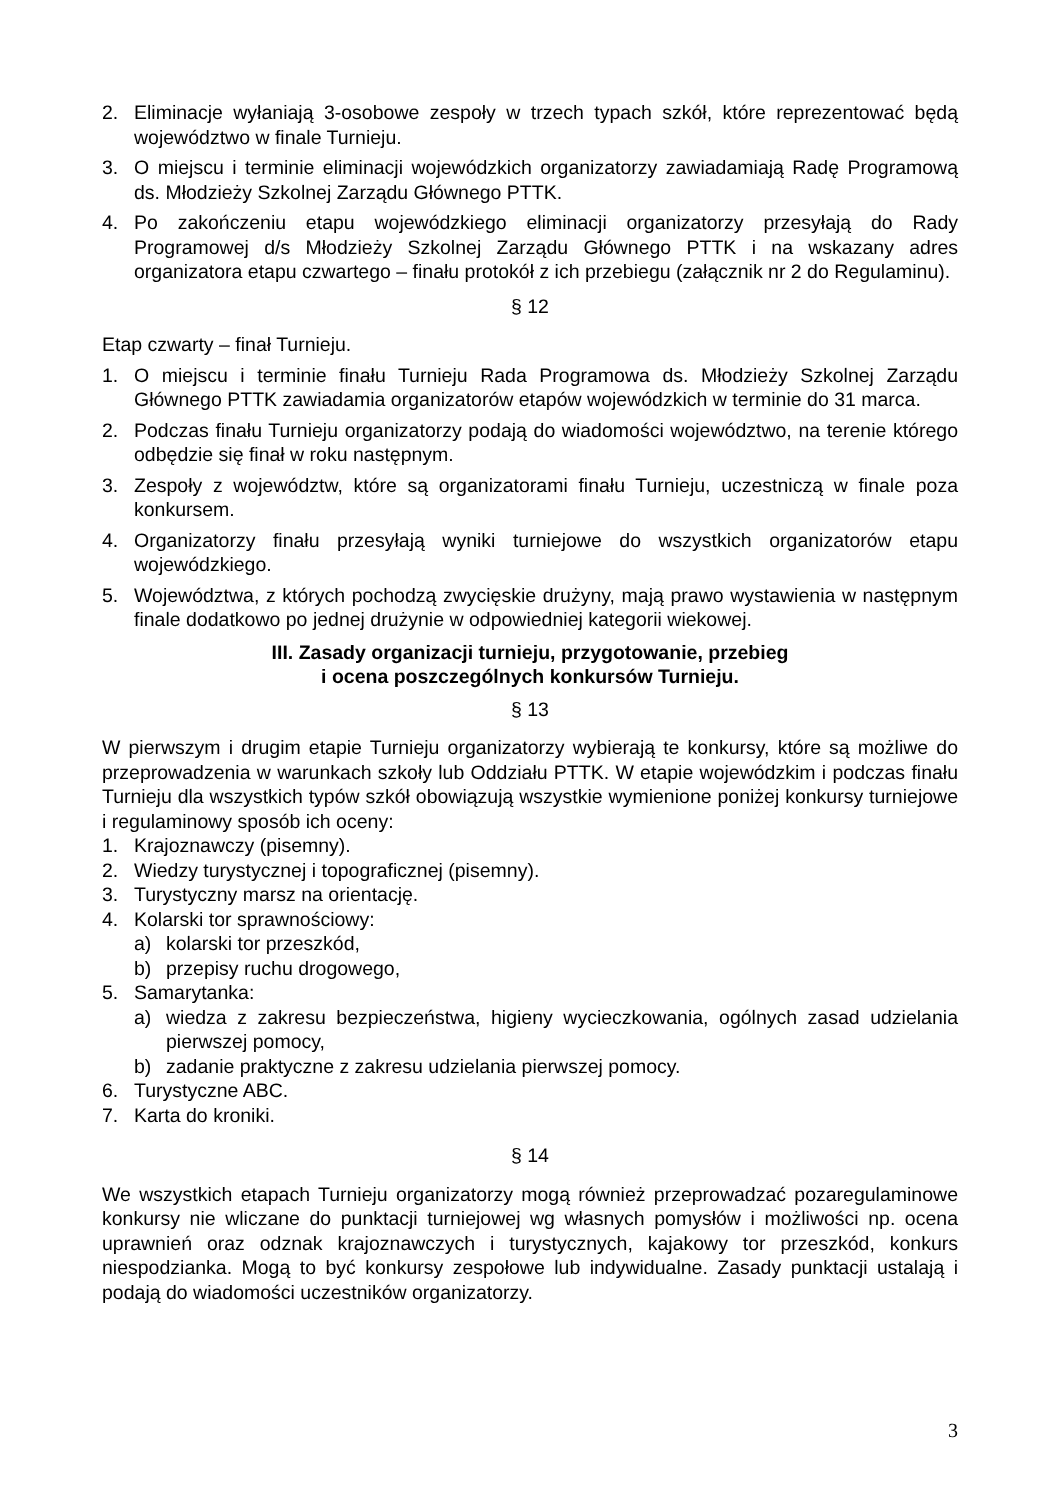2. Eliminacje wyłaniają 3-osobowe zespoły w trzech typach szkół, które reprezentować będą województwo w finale Turnieju.
3. O miejscu i terminie eliminacji wojewódzkich organizatorzy zawiadamiają Radę Programową ds. Młodzieży Szkolnej Zarządu Głównego PTTK.
4. Po zakończeniu etapu wojewódzkiego eliminacji organizatorzy przesyłają do Rady Programowej d/s Młodzieży Szkolnej Zarządu Głównego PTTK i na wskazany adres organizatora etapu czwartego – finału protokół z ich przebiegu (załącznik nr 2 do Regulaminu).
§ 12
Etap czwarty – finał Turnieju.
1. O miejscu i terminie finału Turnieju Rada Programowa ds. Młodzieży Szkolnej Zarządu Głównego PTTK zawiadamia organizatorów etapów wojewódzkich w terminie do 31 marca.
2. Podczas finału Turnieju organizatorzy podają do wiadomości województwo, na terenie którego odbędzie się finał w roku następnym.
3. Zespoły z województw, które są organizatorami finału Turnieju, uczestniczą w finale poza konkursem.
4. Organizatorzy finału przesyłają wyniki turniejowe do wszystkich organizatorów etapu wojewódzkiego.
5. Województwa, z których pochodzą zwycięskie drużyny, mają prawo wystawienia w następnym finale dodatkowo po jednej drużynie w odpowiedniej kategorii wiekowej.
III. Zasady organizacji turnieju, przygotowanie, przebieg
i ocena poszczególnych konkursów Turnieju.
§ 13
W pierwszym i drugim etapie Turnieju organizatorzy wybierają te konkursy, które są możliwe do przeprowadzenia w warunkach szkoły lub Oddziału PTTK. W etapie wojewódzkim i podczas finału Turnieju dla wszystkich typów szkół obowiązują wszystkie wymienione poniżej konkursy turniejowe i regulaminowy sposób ich oceny:
1. Krajoznawczy (pisemny).
2. Wiedzy turystycznej i topograficznej (pisemny).
3. Turystyczny marsz na orientację.
4. Kolarski tor sprawnościowy:
a) kolarski tor przeszkód,
b) przepisy ruchu drogowego,
5. Samarytanka:
a) wiedza z zakresu bezpieczeństwa, higieny wycieczkowania, ogólnych zasad udzielania pierwszej pomocy,
b) zadanie praktyczne z zakresu udzielania pierwszej pomocy.
6. Turystyczne ABC.
7. Karta do kroniki.
§ 14
We wszystkich etapach Turnieju organizatorzy mogą również przeprowadzać pozaregulaminowe konkursy nie wliczane do punktacji turniejowej wg własnych pomysłów i możliwości np. ocena uprawnień oraz odznak krajoznawczych i turystycznych, kajakowy tor przeszkód, konkurs niespodzianka. Mogą to być konkursy zespołowe lub indywidualne. Zasady punktacji ustalają i podają do wiadomości uczestników organizatorzy.
3